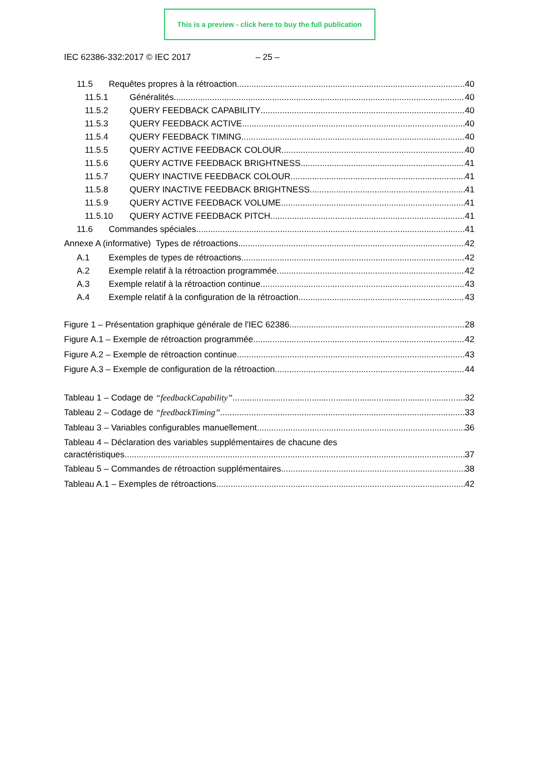This is a preview - click here to buy the full publication
IEC 62386-332:2017 © IEC 2017 – 25 –
11.5 Requêtes propres à la rétroaction 40
11.5.1 Généralités 40
11.5.2 QUERY FEEDBACK CAPABILITY 40
11.5.3 QUERY FEEDBACK ACTIVE 40
11.5.4 QUERY FEEDBACK TIMING 40
11.5.5 QUERY ACTIVE FEEDBACK COLOUR 40
11.5.6 QUERY ACTIVE FEEDBACK BRIGHTNESS 41
11.5.7 QUERY INACTIVE FEEDBACK COLOUR 41
11.5.8 QUERY INACTIVE FEEDBACK BRIGHTNESS 41
11.5.9 QUERY ACTIVE FEEDBACK VOLUME 41
11.5.10 QUERY ACTIVE FEEDBACK PITCH 41
11.6 Commandes spéciales 41
Annexe A (informative) Types de rétroactions 42
A.1 Exemples de types de rétroactions 42
A.2 Exemple relatif à la rétroaction programmée 42
A.3 Exemple relatif à la rétroaction continue 43
A.4 Exemple relatif à la configuration de la rétroaction 43
Figure 1 – Présentation graphique générale de l'IEC 62386 28
Figure A.1 – Exemple de rétroaction programmée 42
Figure A.2 – Exemple de rétroaction continue 43
Figure A.3 – Exemple de configuration de la rétroaction 44
Tableau 1 – Codage de “feedbackCapability” 32
Tableau 2 – Codage de “feedbackTiming” 33
Tableau 3 – Variables configurables manuellement 36
Tableau 4 – Déclaration des variables supplémentaires de chacune des
caractéristiques 37
Tableau 5 – Commandes de rétroaction supplémentaires 38
Tableau A.1 – Exemples de rétroactions 42